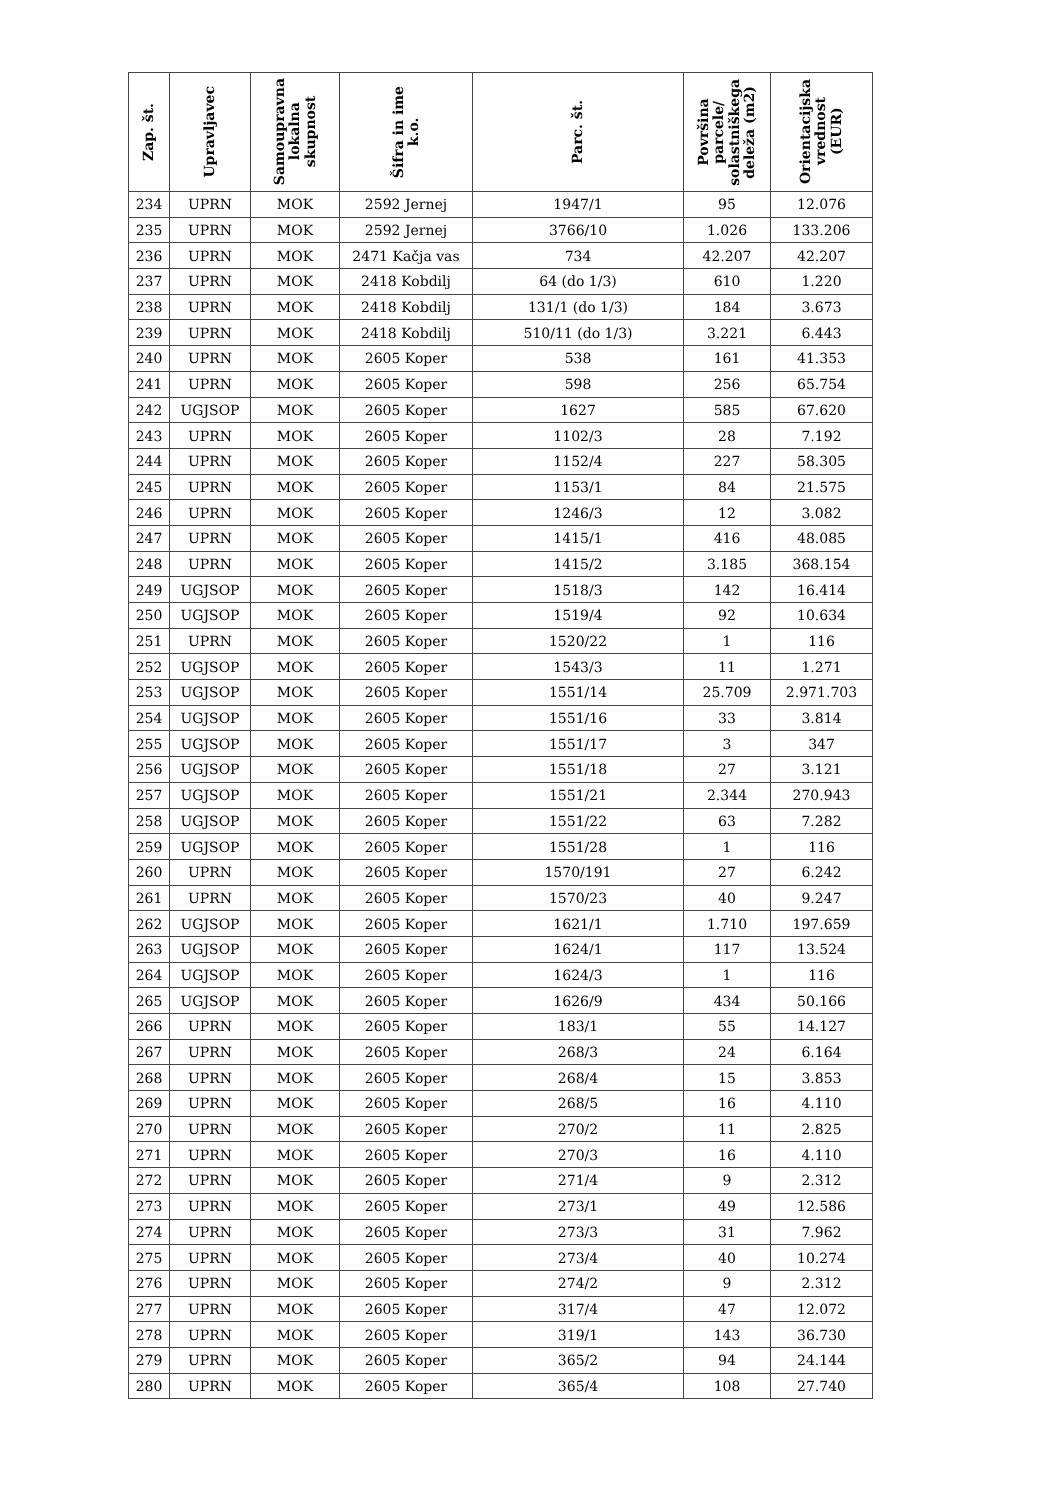| Zap. št. | Upravljavec | Samoupravna lokalna skupnost | Šifra in ime k.o. | Parc. št. | Površina parcele/ solastniškega deleža (m2) | Orientacijska vrednost (EUR) |
| --- | --- | --- | --- | --- | --- | --- |
| 234 | UPRN | MOK | 2592 Jernej | 1947/1 | 95 | 12.076 |
| 235 | UPRN | MOK | 2592 Jernej | 3766/10 | 1.026 | 133.206 |
| 236 | UPRN | MOK | 2471 Kačja vas | 734 | 42.207 | 42.207 |
| 237 | UPRN | MOK | 2418 Kobdilj | 64 (do 1/3) | 610 | 1.220 |
| 238 | UPRN | MOK | 2418 Kobdilj | 131/1 (do 1/3) | 184 | 3.673 |
| 239 | UPRN | MOK | 2418 Kobdilj | 510/11 (do 1/3) | 3.221 | 6.443 |
| 240 | UPRN | MOK | 2605 Koper | 538 | 161 | 41.353 |
| 241 | UPRN | MOK | 2605 Koper | 598 | 256 | 65.754 |
| 242 | UGJSOP | MOK | 2605 Koper | 1627 | 585 | 67.620 |
| 243 | UPRN | MOK | 2605 Koper | 1102/3 | 28 | 7.192 |
| 244 | UPRN | MOK | 2605 Koper | 1152/4 | 227 | 58.305 |
| 245 | UPRN | MOK | 2605 Koper | 1153/1 | 84 | 21.575 |
| 246 | UPRN | MOK | 2605 Koper | 1246/3 | 12 | 3.082 |
| 247 | UPRN | MOK | 2605 Koper | 1415/1 | 416 | 48.085 |
| 248 | UPRN | MOK | 2605 Koper | 1415/2 | 3.185 | 368.154 |
| 249 | UGJSOP | MOK | 2605 Koper | 1518/3 | 142 | 16.414 |
| 250 | UGJSOP | MOK | 2605 Koper | 1519/4 | 92 | 10.634 |
| 251 | UPRN | MOK | 2605 Koper | 1520/22 | 1 | 116 |
| 252 | UGJSOP | MOK | 2605 Koper | 1543/3 | 11 | 1.271 |
| 253 | UGJSOP | MOK | 2605 Koper | 1551/14 | 25.709 | 2.971.703 |
| 254 | UGJSOP | MOK | 2605 Koper | 1551/16 | 33 | 3.814 |
| 255 | UGJSOP | MOK | 2605 Koper | 1551/17 | 3 | 347 |
| 256 | UGJSOP | MOK | 2605 Koper | 1551/18 | 27 | 3.121 |
| 257 | UGJSOP | MOK | 2605 Koper | 1551/21 | 2.344 | 270.943 |
| 258 | UGJSOP | MOK | 2605 Koper | 1551/22 | 63 | 7.282 |
| 259 | UGJSOP | MOK | 2605 Koper | 1551/28 | 1 | 116 |
| 260 | UPRN | MOK | 2605 Koper | 1570/191 | 27 | 6.242 |
| 261 | UPRN | MOK | 2605 Koper | 1570/23 | 40 | 9.247 |
| 262 | UGJSOP | MOK | 2605 Koper | 1621/1 | 1.710 | 197.659 |
| 263 | UGJSOP | MOK | 2605 Koper | 1624/1 | 117 | 13.524 |
| 264 | UGJSOP | MOK | 2605 Koper | 1624/3 | 1 | 116 |
| 265 | UGJSOP | MOK | 2605 Koper | 1626/9 | 434 | 50.166 |
| 266 | UPRN | MOK | 2605 Koper | 183/1 | 55 | 14.127 |
| 267 | UPRN | MOK | 2605 Koper | 268/3 | 24 | 6.164 |
| 268 | UPRN | MOK | 2605 Koper | 268/4 | 15 | 3.853 |
| 269 | UPRN | MOK | 2605 Koper | 268/5 | 16 | 4.110 |
| 270 | UPRN | MOK | 2605 Koper | 270/2 | 11 | 2.825 |
| 271 | UPRN | MOK | 2605 Koper | 270/3 | 16 | 4.110 |
| 272 | UPRN | MOK | 2605 Koper | 271/4 | 9 | 2.312 |
| 273 | UPRN | MOK | 2605 Koper | 273/1 | 49 | 12.586 |
| 274 | UPRN | MOK | 2605 Koper | 273/3 | 31 | 7.962 |
| 275 | UPRN | MOK | 2605 Koper | 273/4 | 40 | 10.274 |
| 276 | UPRN | MOK | 2605 Koper | 274/2 | 9 | 2.312 |
| 277 | UPRN | MOK | 2605 Koper | 317/4 | 47 | 12.072 |
| 278 | UPRN | MOK | 2605 Koper | 319/1 | 143 | 36.730 |
| 279 | UPRN | MOK | 2605 Koper | 365/2 | 94 | 24.144 |
| 280 | UPRN | MOK | 2605 Koper | 365/4 | 108 | 27.740 |